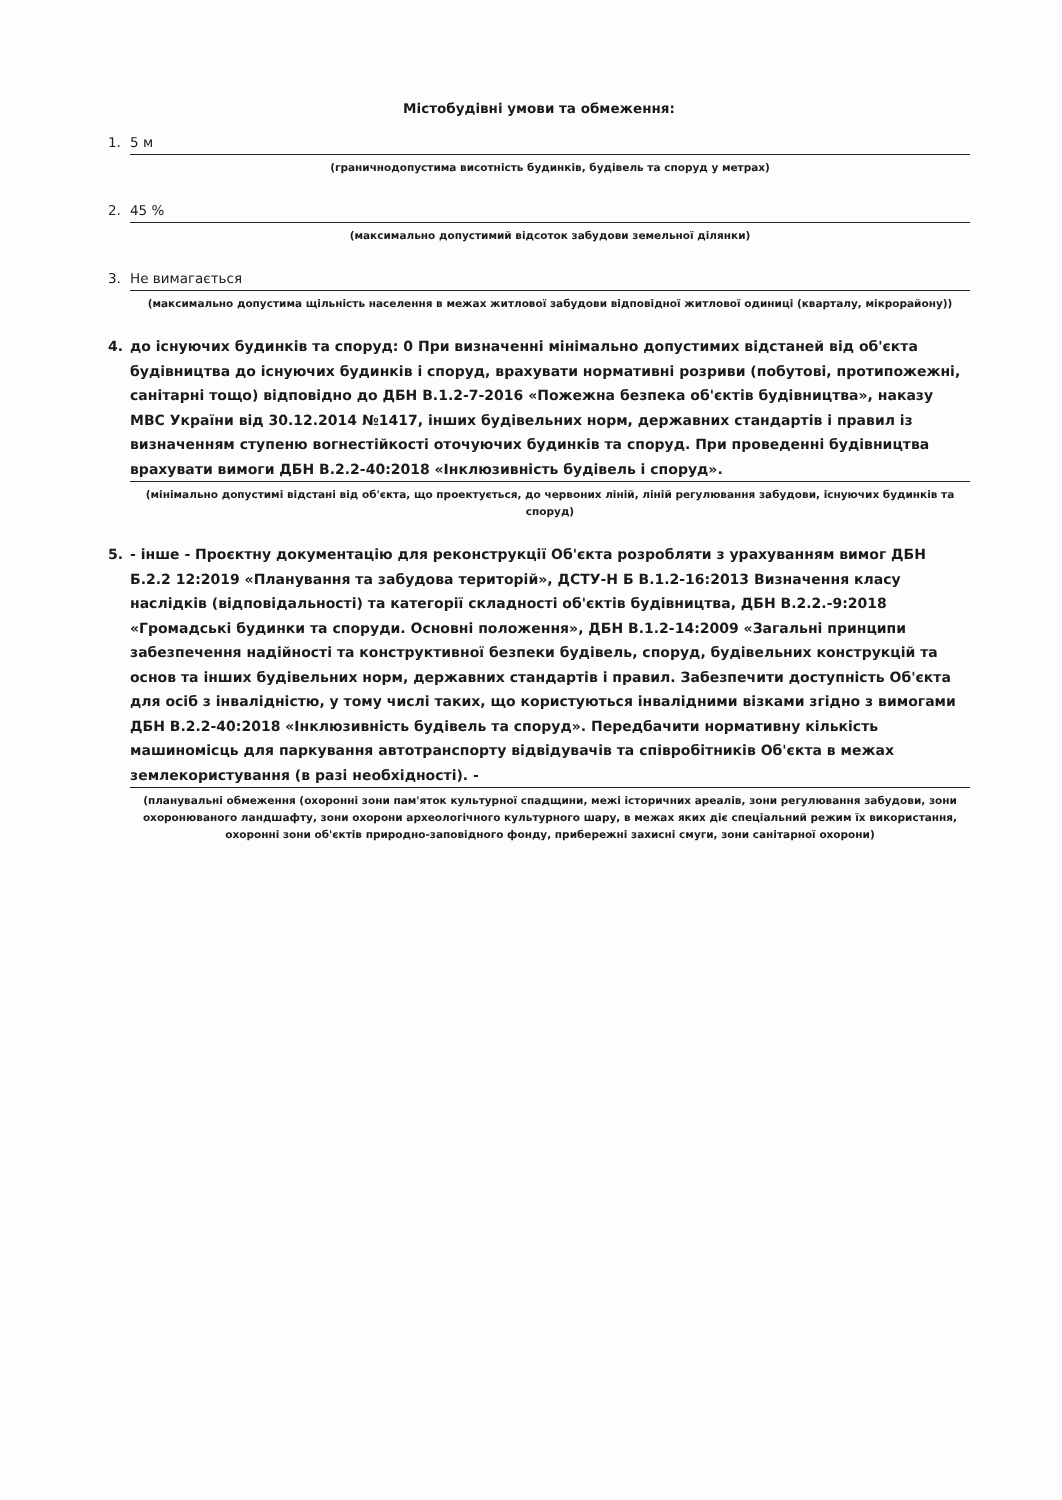Містобудівні умови та обмеження:
1. 5 м
(граничнодопустима висотність будинків, будівель та споруд у метрах)
2. 45 %
(максимально допустимий відсоток забудови земельної ділянки)
3. Не вимагається
(максимально допустима щільність населення в межах житлової забудови відповідної житлової одиниці (кварталу, мікрорайону))
4. до існуючих будинків та споруд: 0 При визначенні мінімально допустимих відстаней від об'єкта будівництва до існуючих будинків і споруд, врахувати нормативні розриви (побутові, протипожежні, санітарні тощо) відповідно до ДБН В.1.2-7-2016 «Пожежна безпека об'єктів будівництва», наказу МВС України від 30.12.2014 №1417, інших будівельних норм, державних стандартів і правил із визначенням ступеню вогнестійкості оточуючих будинків та споруд. При проведенні будівництва врахувати вимоги ДБН В.2.2-40:2018 «Інклюзивність будівель і споруд».
(мінімально допустимі відстані від об'єкта, що проектується, до червоних ліній, ліній регулювання забудови, існуючих будинків та споруд)
5. - інше - Проєктну документацію для реконструкції Об'єкта розробляти з урахуванням вимог ДБН Б.2.2 12:2019 «Планування та забудова територій», ДСТУ-Н Б В.1.2-16:2013 Визначення класу наслідків (відповідальності) та категорії складності об'єктів будівництва, ДБН В.2.2.-9:2018 «Громадські будинки та споруди. Основні положення», ДБН В.1.2-14:2009 «Загальні принципи забезпечення надійності та конструктивної безпеки будівель, споруд, будівельних конструкцій та основ та інших будівельних норм, державних стандартів і правил. Забезпечити доступність Об'єкта для осіб з інвалідністю, у тому числі таких, що користуються інвалідними візками згідно з вимогами ДБН В.2.2-40:2018 «Інклюзивність будівель та споруд». Передбачити нормативну кількість машиномісць для паркування автотранспорту відвідувачів та співробітників Об'єкта в межах землекористування (в разі необхідності). -
(планувальні обмеження (охоронні зони пам'яток культурної спадщини, межі історичних ареалів, зони регулювання забудови, зони охоронюваного ландшафту, зони охорони археологічного культурного шару, в межах яких діє спеціальний режим їх використання, охоронні зони об'єктів природно-заповідного фонду, прибережні захисні смуги, зони санітарної охорони)